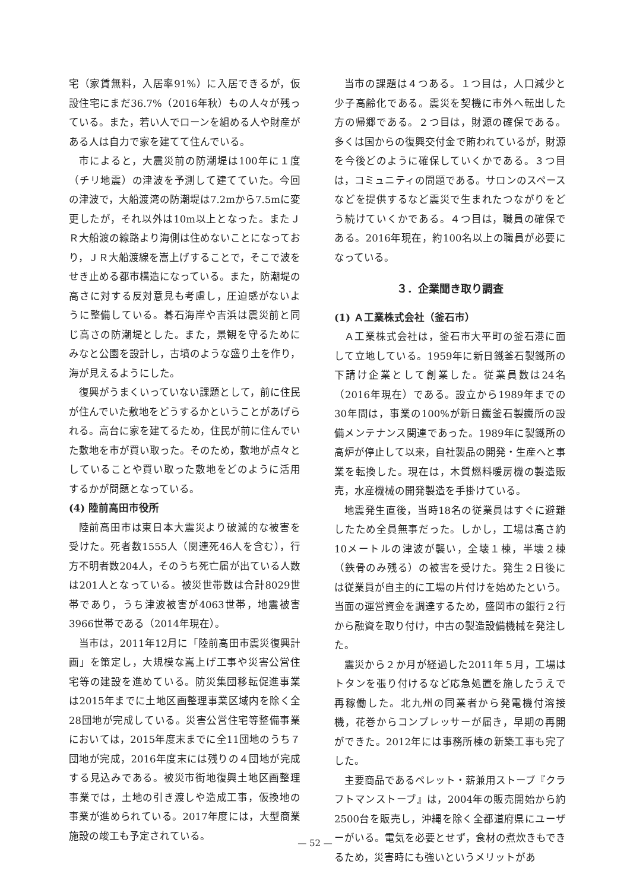宅（家賃無料，入居率91%）に入居できるが，仮設住宅にまだ36.7%（2016年秋）もの人々が残っている。また，若い人でローンを組める人や財産がある人は自力で家を建てて住んでいる。
市によると，大震災前の防潮堤は100年に１度（チリ地震）の津波を予測して建てていた。今回の津波で，大船渡湾の防潮堤は7.2mから7.5mに変更したが，それ以外は10m以上となった。またＪＲ大船渡の線路より海側は住めないことになっており，ＪＲ大船渡線を嵩上げすることで，そこで波をせき止める都市構造になっている。また，防潮堤の高さに対する反対意見も考慮し，圧迫感がないように整備している。碁石海岸や吉浜は震災前と同じ高さの防潮堤とした。また，景観を守るためにみなと公園を設計し，古墳のような盛り土を作り，海が見えるようにした。
復興がうまくいっていない課題として，前に住民が住んでいた敷地をどうするかということがあげられる。高台に家を建てるため，住民が前に住んでいた敷地を市が買い取った。そのため，敷地が点々としていることや買い取った敷地をどのように活用するかが問題となっている。
(4) 陸前高田市役所
陸前高田市は東日本大震災より破滅的な被害を受けた。死者数1555人（関連死46人を含む），行方不明者数204人，そのうち死亡届が出ている人数は201人となっている。被災世帯数は合計8029世帯であり，うち津波被害が4063世帯，地震被害3966世帯である（2014年現在）。
当市は，2011年12月に「陸前高田市震災復興計画」を策定し，大規模な嵩上げ工事や災害公営住宅等の建設を進めている。防災集団移転促進事業は2015年までに土地区画整理事業区域内を除く全28団地が完成している。災害公営住宅等整備事業においては，2015年度末までに全11団地のうち７団地が完成，2016年度末には残りの４団地が完成する見込みである。被災市街地復興土地区画整理事業では，土地の引き渡しや造成工事，仮換地の事業が進められている。2017年度には，大型商業施設の竣工も予定されている。
当市の課題は４つある。１つ目は，人口減少と少子高齢化である。震災を契機に市外へ転出した方の帰郷である。２つ目は，財源の確保である。多くは国からの復興交付金で賄われているが，財源を今後どのように確保していくかである。３つ目は，コミュニティの問題である。サロンのスペースなどを提供するなど震災で生まれたつながりをどう続けていくかである。４つ目は，職員の確保である。2016年現在，約100名以上の職員が必要になっている。
３．企業聞き取り調査
(1) Ａ工業株式会社（釜石市）
Ａ工業株式会社は，釜石市大平町の釜石港に面して立地している。1959年に新日鐵釜石製鐵所の下請け企業として創業した。従業員数は24名（2016年現在）である。設立から1989年までの30年間は，事業の100%が新日鐵釜石製鐵所の設備メンテナンス関連であった。1989年に製鐵所の高炉が停止して以来，自社製品の開発・生産へと事業を転換した。現在は，木質燃料暖房機の製造販売，水産機械の開発製造を手掛けている。
地震発生直後，当時18名の従業員はすぐに避難したため全員無事だった。しかし，工場は高さ約10メートルの津波が襲い，全壊１棟，半壊２棟（鉄骨のみ残る）の被害を受けた。発生２日後には従業員が自主的に工場の片付けを始めたという。当面の運営資金を調達するため，盛岡市の銀行２行から融資を取り付け，中古の製造設備機械を発注した。
震災から２か月が経過した2011年５月，工場はトタンを張り付けるなど応急処置を施したうえで再稼働した。北九州の同業者から発電機付溶接機，花巻からコンプレッサーが届き，早期の再開ができた。2012年には事務所棟の新築工事も完了した。
主要商品であるペレット・薪兼用ストーブ『クラフトマンストーブ』は，2004年の販売開始から約2500台を販売し，沖縄を除く全都道府県にユーザーがいる。電気を必要とせず，食材の煮炊きもできるため，災害時にも強いというメリットがあ
— 52 —